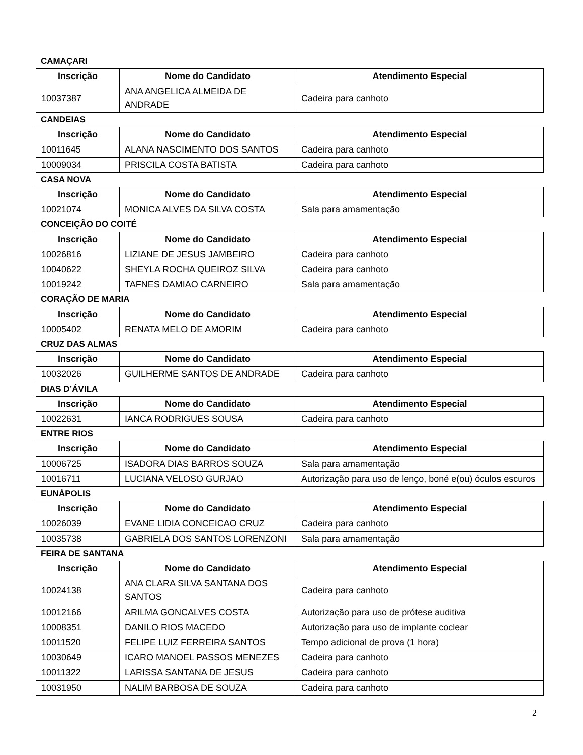CAMAÇARI
| Inscrição | Nome do Candidato | Atendimento Especial |
| --- | --- | --- |
| 10037387 | ANA ANGELICA ALMEIDA DE ANDRADE | Cadeira para canhoto |
CANDEIAS
| Inscrição | Nome do Candidato | Atendimento Especial |
| --- | --- | --- |
| 10011645 | ALANA NASCIMENTO DOS SANTOS | Cadeira para canhoto |
| 10009034 | PRISCILA COSTA BATISTA | Cadeira para canhoto |
CASA NOVA
| Inscrição | Nome do Candidato | Atendimento Especial |
| --- | --- | --- |
| 10021074 | MONICA ALVES DA SILVA COSTA | Sala para amamentação |
CONCEIÇÃO DO COITÉ
| Inscrição | Nome do Candidato | Atendimento Especial |
| --- | --- | --- |
| 10026816 | LIZIANE DE JESUS JAMBEIRO | Cadeira para canhoto |
| 10040622 | SHEYLA ROCHA QUEIROZ SILVA | Cadeira para canhoto |
| 10019242 | TAFNES DAMIAO CARNEIRO | Sala para amamentação |
CORAÇÃO DE MARIA
| Inscrição | Nome do Candidato | Atendimento Especial |
| --- | --- | --- |
| 10005402 | RENATA MELO DE AMORIM | Cadeira para canhoto |
CRUZ DAS ALMAS
| Inscrição | Nome do Candidato | Atendimento Especial |
| --- | --- | --- |
| 10032026 | GUILHERME SANTOS DE ANDRADE | Cadeira para canhoto |
DIAS D’ÁVILA
| Inscrição | Nome do Candidato | Atendimento Especial |
| --- | --- | --- |
| 10022631 | IANCA RODRIGUES SOUSA | Cadeira para canhoto |
ENTRE RIOS
| Inscrição | Nome do Candidato | Atendimento Especial |
| --- | --- | --- |
| 10006725 | ISADORA DIAS BARROS SOUZA | Sala para amamentação |
| 10016711 | LUCIANA VELOSO GURJAO | Autorização para uso de lenço, boné e(ou) óculos escuros |
EUNÁPOLIS
| Inscrição | Nome do Candidato | Atendimento Especial |
| --- | --- | --- |
| 10026039 | EVANE LIDIA CONCEICAO CRUZ | Cadeira para canhoto |
| 10035738 | GABRIELA DOS SANTOS LORENZONI | Sala para amamentação |
FEIRA DE SANTANA
| Inscrição | Nome do Candidato | Atendimento Especial |
| --- | --- | --- |
| 10024138 | ANA CLARA SILVA SANTANA DOS SANTOS | Cadeira para canhoto |
| 10012166 | ARILMA GONCALVES COSTA | Autorização para uso de prótese auditiva |
| 10008351 | DANILO RIOS MACEDO | Autorização para uso de implante coclear |
| 10011520 | FELIPE LUIZ FERREIRA SANTOS | Tempo adicional de prova (1 hora) |
| 10030649 | ICARO MANOEL PASSOS MENEZES | Cadeira para canhoto |
| 10011322 | LARISSA SANTANA DE JESUS | Cadeira para canhoto |
| 10031950 | NALIM BARBOSA DE SOUZA | Cadeira para canhoto |
2